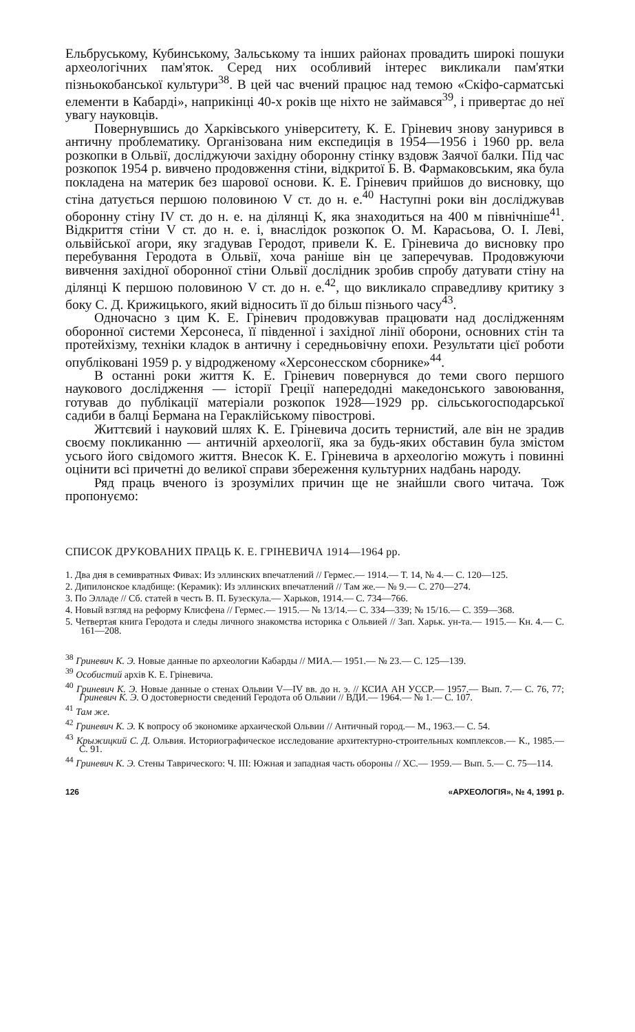Ельбруському, Кубинському, Зальському та інших районах провадить широкі пошуки археологічних пам'яток. Серед них особливий інтерес викликали пам'ятки пізньокобанської культури<sup>38</sup>. В цей час вчений працює над темою «Скіфо-сарматські елементи в Кабарді», наприкінці 40-х років ще ніхто не займався<sup>39</sup>, і привертає до неї увагу науковців.
Повернувшись до Харківського університету, К. Е. Гріневич знову занурився в античну проблематику. Організована ним експедиція в 1954—1956 і 1960 рр. вела розкопки в Ольвії, досліджуючи західну оборонну стінку вздовж Заячої балки. Під час розкопок 1954 р. вивчено продовження стіни, відкритої Б. В. Фармаковським, яка була покладена на материк без шарової основи. К. Е. Гріневич прийшов до висновку, що стіна датується першою половиною V ст. до н. е.<sup>40</sup> Наступні роки він досліджував оборонну стіну IV ст. до н. е. на ділянці К, яка знаходиться на 400 м північніше<sup>41</sup>. Відкриття стіни V ст. до н. е. і, внаслідок розкопок О. М. Карасьова, О. І. Леві, ольвійської агори, яку згадував Геродот, привели К. Е. Гріневича до висновку про перебування Геродота в Ольвії, хоча раніше він це заперечував. Продовжуючи вивчення західної оборонної стіни Ольвії дослідник зробив спробу датувати стіну на ділянці К першою половиною V ст. до н. е.<sup>42</sup>, що викликало справедливу критику з боку С. Д. Крижицького, який відносить її до більш пізнього часу<sup>43</sup>.
Одночасно з цим К. Е. Гріневич продовжував працювати над дослідженням оборонної системи Херсонеса, її південної і західної лінії оборони, основних стін та протейхізму, техніки кладок в античну і середньовічну епохи. Результати цієї роботи опубліковані 1959 р. у відродженому «Херсонесском сборнике»<sup>44</sup>.
В останні роки життя К. Е. Гріневич повернувся до теми свого першого наукового дослідження — історії Греції напередодні македонського завоювання, готував до публікації матеріали розкопок 1928—1929 рр. сільськогосподарської садиби в балці Бермана на Гераклійському півострові.
Життєвий і науковий шлях К. Е. Гріневича досить тернистий, але він не зрадив своєму покликанню — античній археології, яка за будь-яких обставин була змістом усього його свідомого життя. Внесок К. Е. Гріневича в археологію можуть і повинні оцінити всі причетні до великої справи збереження культурних надбань народу.
Ряд праць вченого із зрозумілих причин ще не знайшли свого читача. Тож пропонуємо:
СПИСОК ДРУКОВАНИХ ПРАЦЬ К. Е. ГРІНЕВИЧА 1914—1964 рр.
1. Два дня в семивратных Фивах: Из эллинских впечатлений // Гермес.— 1914.— Т. 14, № 4.— С. 120—125.
2. Дипилонское кладбище: (Керамик): Из эллинских впечатлений // Там же.— № 9.— С. 270—274.
3. По Элладе // Сб. статей в честь В. П. Бузескула.— Харьков, 1914.— С. 734—766.
4. Новый взгляд на реформу Клисфена // Гермес.— 1915.— № 13/14.— С. 334—339; № 15/16.— С. 359—368.
5. Четвертая книга Геродота и следы личного знакомства историка с Ольвией // Зап. Харьк. ун-та.— 1915.— Кн. 4.— С. 161—208.
<sup>38</sup> Гриневич К. Э. Новые данные по археологии Кабарды // МИА.— 1951.— № 23.— С. 125—139.
<sup>39</sup> Особистий архів К. Е. Гріневича.
<sup>40</sup> Гриневич К. Э. Новые данные о стенах Ольвии V—IV вв. до н. э. // КСИА АН УССР.— 1957.— Вып. 7.— С. 76, 77; Гриневич К. Э. О достоверности сведений Геродота об Ольвии // ВДИ.— 1964.— № 1.— С. 107.
<sup>41</sup> Там же.
<sup>42</sup> Гриневич К. Э. К вопросу об экономике архаической Ольвии // Античный город.— М., 1963.— С. 54.
<sup>43</sup> Крыжицкий С. Д. Ольвия. Историографическое исследование архитектурно-строительных комплексов.— К., 1985.— С. 91.
<sup>44</sup> Гриневич К. Э. Стены Таврического: Ч. III: Южная и западная часть обороны // ХС.— 1959.— Вып. 5.— С. 75—114.
126 «АРХЕОЛОГІЯ», № 4, 1991 р.